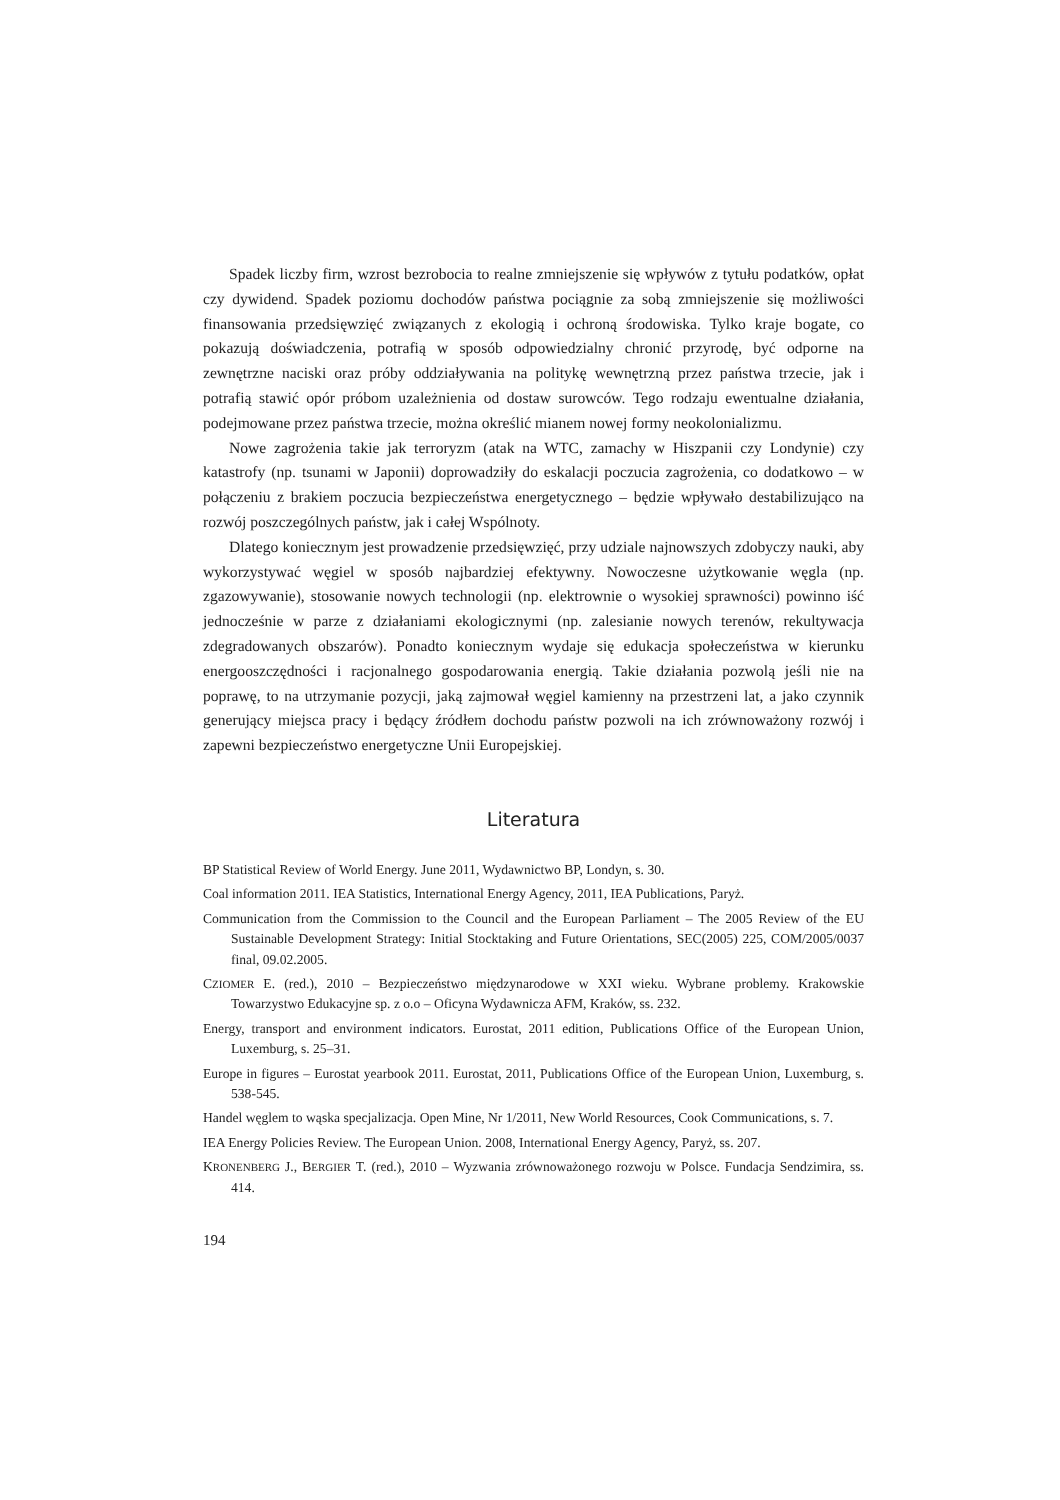Spadek liczby firm, wzrost bezrobocia to realne zmniejszenie się wpływów z tytułu podatków, opłat czy dywidend. Spadek poziomu dochodów państwa pociągnie za sobą zmniejszenie się możliwości finansowania przedsięwzięć związanych z ekologią i ochroną środowiska. Tylko kraje bogate, co pokazują doświadczenia, potrafią w sposób odpowiedzialny chronić przyrodę, być odporne na zewnętrzne naciski oraz próby oddziaływania na politykę wewnętrzną przez państwa trzecie, jak i potrafią stawić opór próbom uzależnienia od dostaw surowców. Tego rodzaju ewentualne działania, podejmowane przez państwa trzecie, można określić mianem nowej formy neokolonializmu.
Nowe zagrożenia takie jak terroryzm (atak na WTC, zamachy w Hiszpanii czy Londynie) czy katastrofy (np. tsunami w Japonii) doprowadziły do eskalacji poczucia zagrożenia, co dodatkowo – w połączeniu z brakiem poczucia bezpieczeństwa energetycznego – będzie wpływało destabilizująco na rozwój poszczególnych państw, jak i całej Wspólnoty.
Dlatego koniecznym jest prowadzenie przedsięwzięć, przy udziale najnowszych zdobyczy nauki, aby wykorzystywać węgiel w sposób najbardziej efektywny. Nowoczesne użytkowanie węgla (np. zgazowywanie), stosowanie nowych technologii (np. elektrownie o wysokiej sprawności) powinno iść jednocześnie w parze z działaniami ekologicznymi (np. zalesianie nowych terenów, rekultywacja zdegradowanych obszarów). Ponadto koniecznym wydaje się edukacja społeczeństwa w kierunku energooszczędności i racjonalnego gospodarowania energią. Takie działania pozwolą jeśli nie na poprawę, to na utrzymanie pozycji, jaką zajmował węgiel kamienny na przestrzeni lat, a jako czynnik generujący miejsca pracy i będący źródłem dochodu państw pozwoli na ich zrównoważony rozwój i zapewni bezpieczeństwo energetyczne Unii Europejskiej.
Literatura
BP Statistical Review of World Energy. June 2011, Wydawnictwo BP, Londyn, s. 30.
Coal information 2011. IEA Statistics, International Energy Agency, 2011, IEA Publications, Paryż.
Communication from the Commission to the Council and the European Parliament – The 2005 Review of the EU Sustainable Development Strategy: Initial Stocktaking and Future Orientations, SEC(2005) 225, COM/2005/0037 final, 09.02.2005.
CZIOMER E. (red.), 2010 – Bezpieczeństwo międzynarodowe w XXI wieku. Wybrane problemy. Krakowskie Towarzystwo Edukacyjne sp. z o.o – Oficyna Wydawnicza AFM, Kraków, ss. 232.
Energy, transport and environment indicators. Eurostat, 2011 edition, Publications Office of the European Union, Luxemburg, s. 25–31.
Europe in figures – Eurostat yearbook 2011. Eurostat, 2011, Publications Office of the European Union, Luxemburg, s. 538-545.
Handel węglem to wąska specjalizacja. Open Mine, Nr 1/2011, New World Resources, Cook Communications, s. 7.
IEA Energy Policies Review. The European Union. 2008, International Energy Agency, Paryż, ss. 207.
KRONENBERG J., BERGIER T. (red.), 2010 – Wyzwania zrównoważonego rozwoju w Polsce. Fundacja Sendzimira, ss. 414.
194